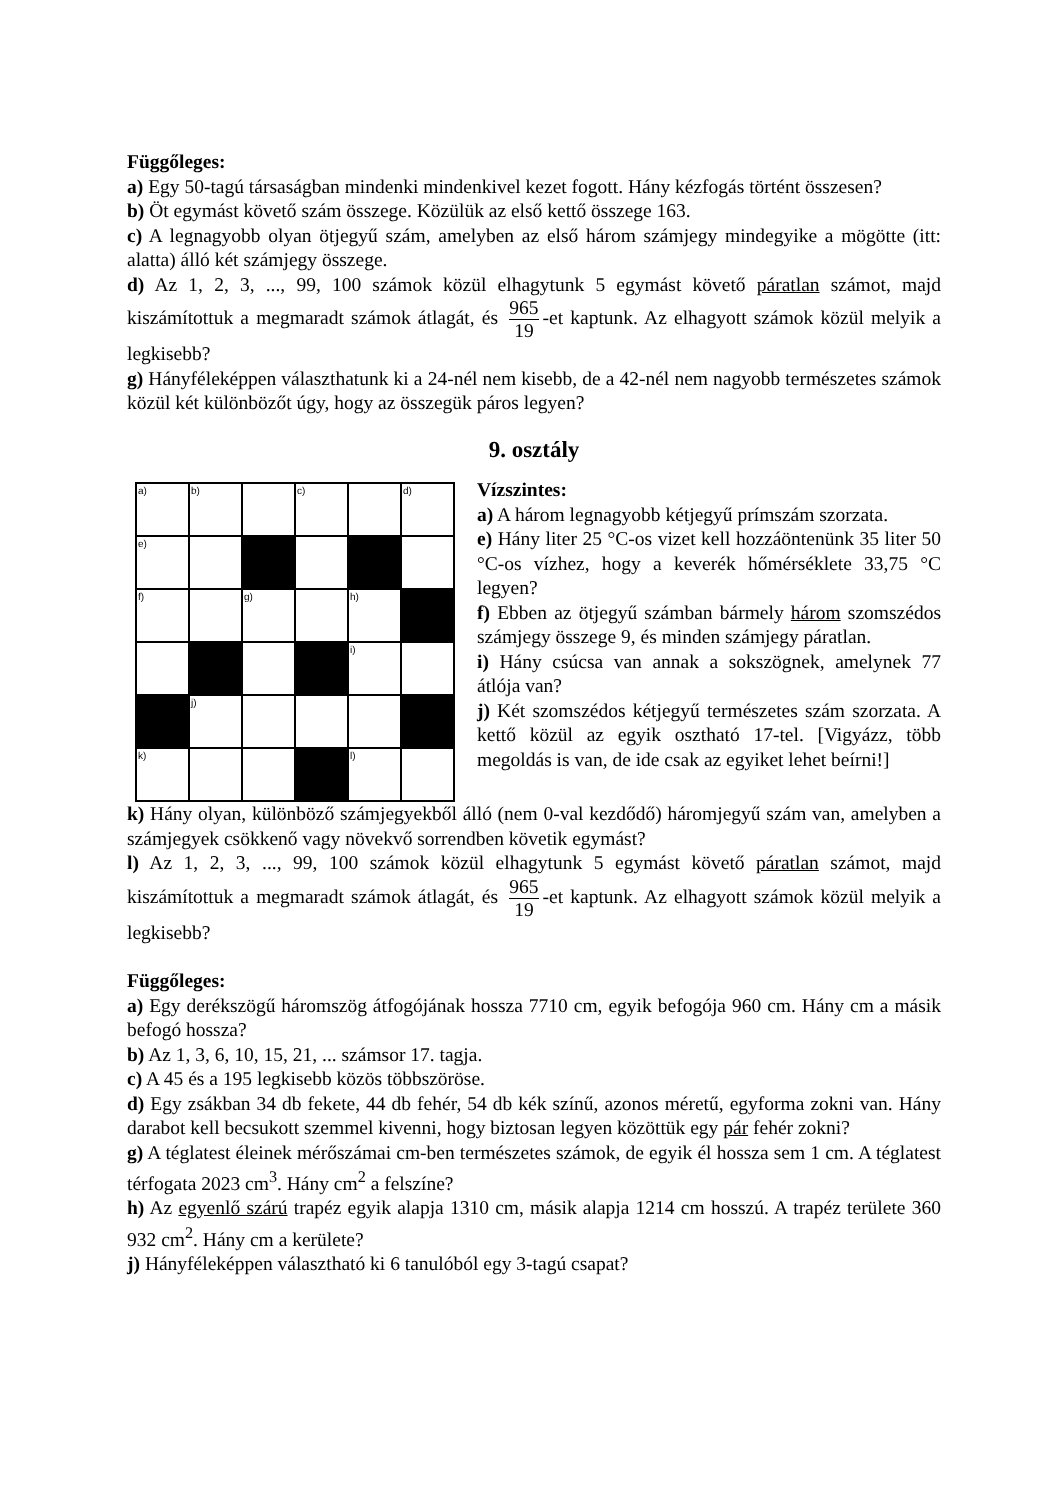Függőleges:
a) Egy 50-tagú társaságban mindenki mindenkivel kezet fogott. Hány kézfogás történt összesen?
b) Öt egymást követő szám összege. Közülük az első kettő összege 163.
c) A legnagyobb olyan ötjegyű szám, amelyben az első három számjegy mindegyike a mögötte (itt: alatta) álló két számjegy összege.
d) Az 1, 2, 3, ..., 99, 100 számok közül elhagytunk 5 egymást követő páratlan számot, majd kiszámítottuk a megmaradt számok átlagát, és 965 19 -et kaptunk. Az elhagyott számok közül melyik a legkisebb?
g) Hányféleképpen választhatunk ki a 24-nél nem kisebb, de a 42-nél nem nagyobb természetes számok közül két különbözőt úgy, hogy az összegük páros legyen?
9. osztály
| a) | b) | | c) | | d) |
| e) | | | | | |
| f) | | g) | | h) | |
| | | | | i) | |
| | j) | | | | |
| k) | | | | l) | |
Vízszintes:
a) A három legnagyobb kétjegyű prímszám szorzata.
e) Hány liter 25 °C-os vizet kell hozzáöntenünk 35 liter 50 °C-os vízhez, hogy a keverék hőmérséklete 33,75 °C legyen?
f) Ebben az ötjegyű számban bármely három szomszédos számjegy összege 9, és minden számjegy páratlan.
i) Hány csúcsa van annak a sokszögnek, amelynek 77 átlója van?
j) Két szomszédos kétjegyű természetes szám szorzata. A kettő közül az egyik osztható 17-tel. [Vigyázz, több megoldás is van, de ide csak az egyiket lehet beírni!]
k) Hány olyan, különböző számjegyekből álló (nem 0-val kezdődő) háromjegyű szám van, amelyben a számjegyek csökkenő vagy növekvő sorrendben követik egymást?
l) Az 1, 2, 3, ..., 99, 100 számok közül elhagytunk 5 egymást követő páratlan számot, majd kiszámítottuk a megmaradt számok átlagát, és 965 19 -et kaptunk. Az elhagyott számok közül melyik a legkisebb?
Függőleges:
a) Egy derékszögű háromszög átfogójának hossza 7710 cm, egyik befogója 960 cm. Hány cm a másik befogó hossza?
b) Az 1, 3, 6, 10, 15, 21, ... számsor 17. tagja.
c) A 45 és a 195 legkisebb közös többszöröse.
d) Egy zsákban 34 db fekete, 44 db fehér, 54 db kék színű, azonos méretű, egyforma zokni van. Hány darabot kell becsukott szemmel kivenni, hogy biztosan legyen közöttük egy pár fehér zokni?
g) A téglatest éleinek mérőszámai cm-ben természetes számok, de egyik él hossza sem 1 cm. A téglatest térfogata 2023 cm<sup>3</sup>. Hány cm<sup>2</sup> a felszíne?
h) Az egyenlő szárú trapéz egyik alapja 1310 cm, másik alapja 1214 cm hosszú. A trapéz területe 360 932 cm<sup>2</sup>. Hány cm a kerülete?
j) Hányféleképpen választható ki 6 tanulóból egy 3-tagú csapat?